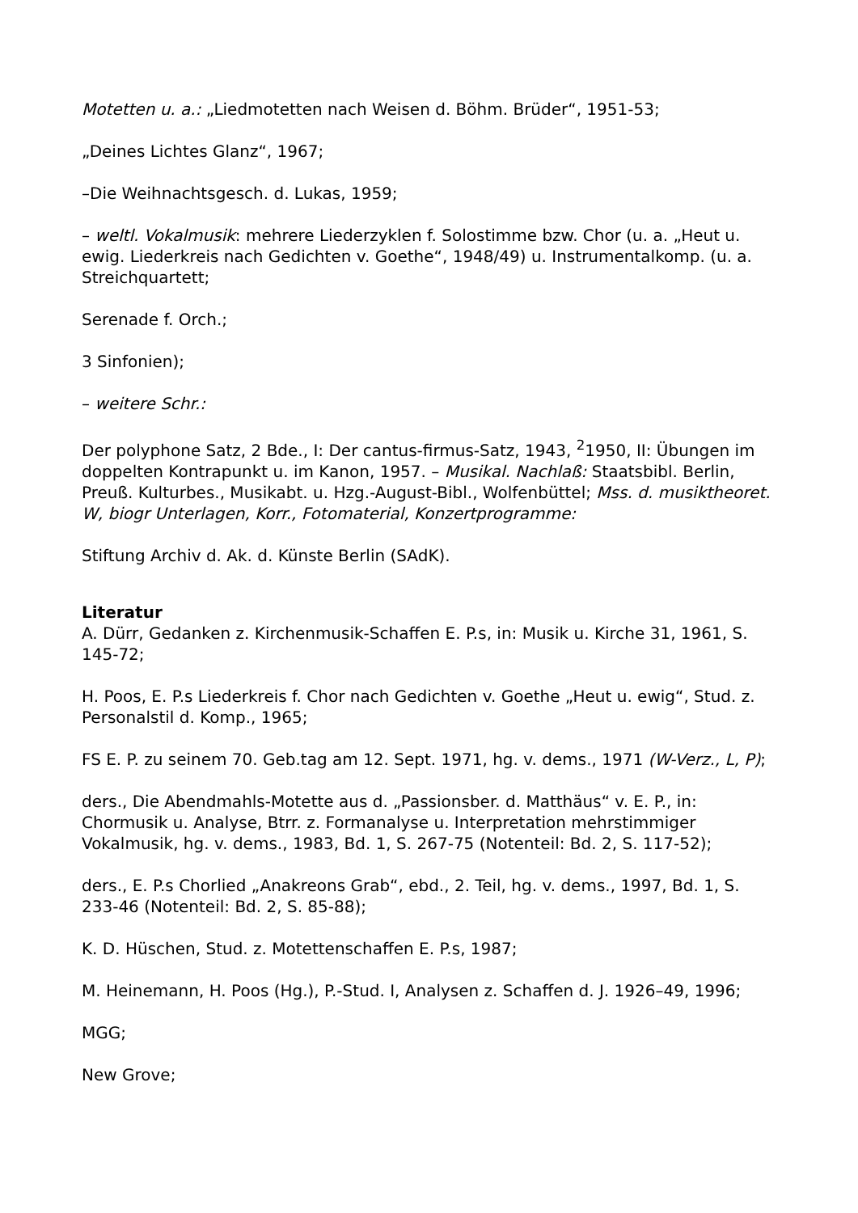Motetten u. a.: „Liedmotetten nach Weisen d. Böhm. Brüder“, 1951-53;
„Deines Lichtes Glanz“, 1967;
–Die Weihnachtsgesch. d. Lukas, 1959;
– weltl. Vokalmusik: mehrere Liederzyklen f. Solostimme bzw. Chor (u. a. „Heut u. ewig. Liederkreis nach Gedichten v. Goethe“, 1948/49) u. Instrumentalkomp. (u. a. Streichquartett;
Serenade f. Orch.;
3 Sinfonien);
– weitere Schr.:
Der polyphone Satz, 2 Bde., I: Der cantus-firmus-Satz, 1943, <sup>2</sup>1950, II: Übungen im doppelten Kontrapunkt u. im Kanon, 1957. – Musikal. Nachlaß: Staatsbibl. Berlin, Preuß. Kulturbes., Musikabt. u. Hzg.-August-Bibl., Wolfenbüttel; Mss. d. musiktheoret. W, biogr Unterlagen, Korr., Fotomaterial, Konzertprogramme:
Stiftung Archiv d. Ak. d. Künste Berlin (SAdK).
Literatur
A. Dürr, Gedanken z. Kirchenmusik-Schaffen E. P.s, in: Musik u. Kirche 31, 1961, S. 145-72;
H. Poos, E. P.s Liederkreis f. Chor nach Gedichten v. Goethe „Heut u. ewig“, Stud. z. Personalstil d. Komp., 1965;
FS E. P. zu seinem 70. Geb.tag am 12. Sept. 1971, hg. v. dems., 1971 (W-Verz., L, P);
ders., Die Abendmahls-Motette aus d. „Passionsber. d. Matthäus“ v. E. P., in: Chormusik u. Analyse, Btrr. z. Formanalyse u. Interpretation mehrstimmiger Vokalmusik, hg. v. dems., 1983, Bd. 1, S. 267-75 (Notenteil: Bd. 2, S. 117-52);
ders., E. P.s Chorlied „Anakreons Grab“, ebd., 2. Teil, hg. v. dems., 1997, Bd. 1, S. 233-46 (Notenteil: Bd. 2, S. 85-88);
K. D. Hüschen, Stud. z. Motettenschaffen E. P.s, 1987;
M. Heinemann, H. Poos (Hg.), P.-Stud. I, Analysen z. Schaffen d. J. 1926–49, 1996;
MGG;
New Grove;